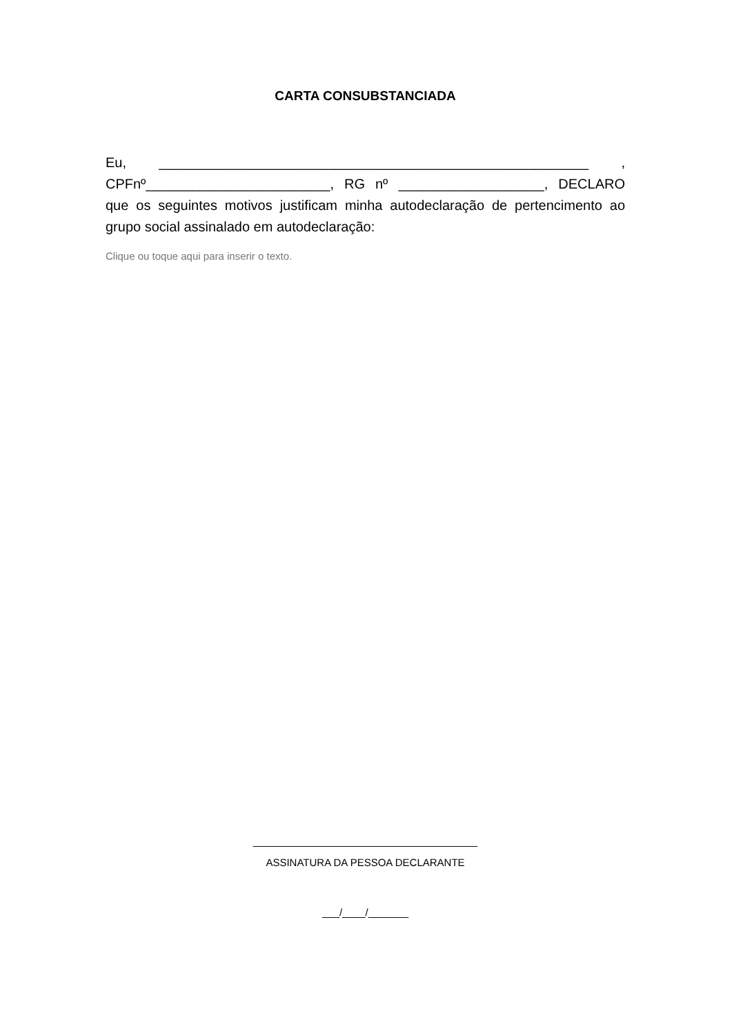CARTA CONSUBSTANCIADA
Eu, ________________________________________________________ , CPFnº________________________, RG nº ___________________, DECLARO que os seguintes motivos justificam minha autodeclaração de pertencimento ao grupo social assinalado em autodeclaração:
Clique ou toque aqui para inserir o texto.
_______________________________________
ASSINATURA DA PESSOA DECLARANTE
___/____/_______